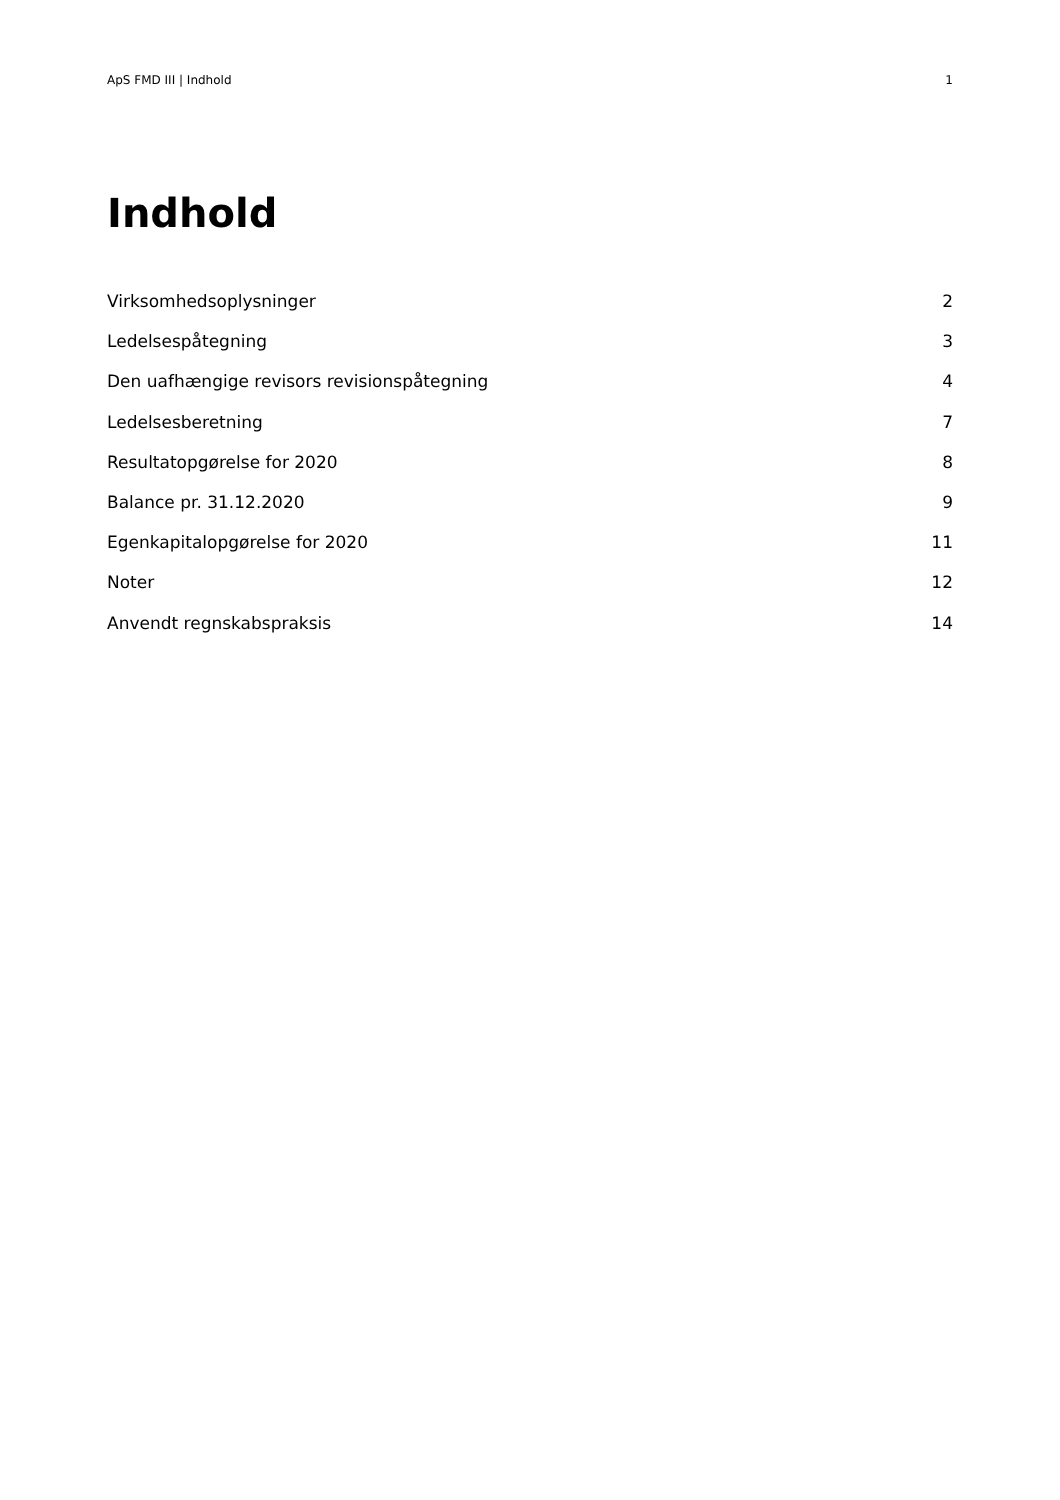ApS FMD III | Indhold 1
Indhold
Virksomhedsoplysninger 2
Ledelsespåtegning 3
Den uafhængige revisors revisionspåtegning 4
Ledelsesberetning 7
Resultatopgørelse for 2020 8
Balance pr. 31.12.2020 9
Egenkapitalopgørelse for 2020 11
Noter 12
Anvendt regnskabspraksis 14